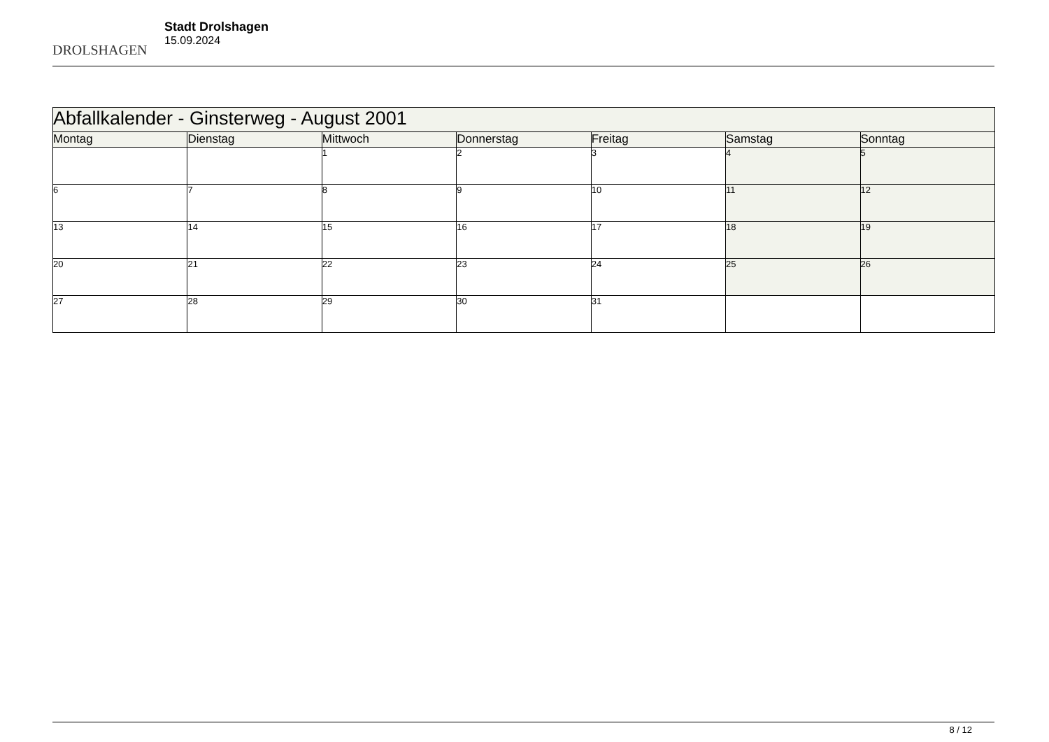DROLSHAGEN
Stadt Drolshagen
15.09.2024
| Abfallkalender - Ginsterweg - August 2001 | | | | | | |
| --- | --- | --- | --- | --- | --- | --- |
| Montag | Dienstag | Mittwoch | Donnerstag | Freitag | Samstag | Sonntag |
| | | 1 | 2 | 3 | 4 | 5 |
| 6 | 7 | 8 | 9 | 10 | 11 | 12 |
| 13 | 14 | 15 | 16 | 17 | 18 | 19 |
| 20 | 21 | 22 | 23 | 24 | 25 | 26 |
| 27 | 28 | 29 | 30 | 31 | | |
8 / 12